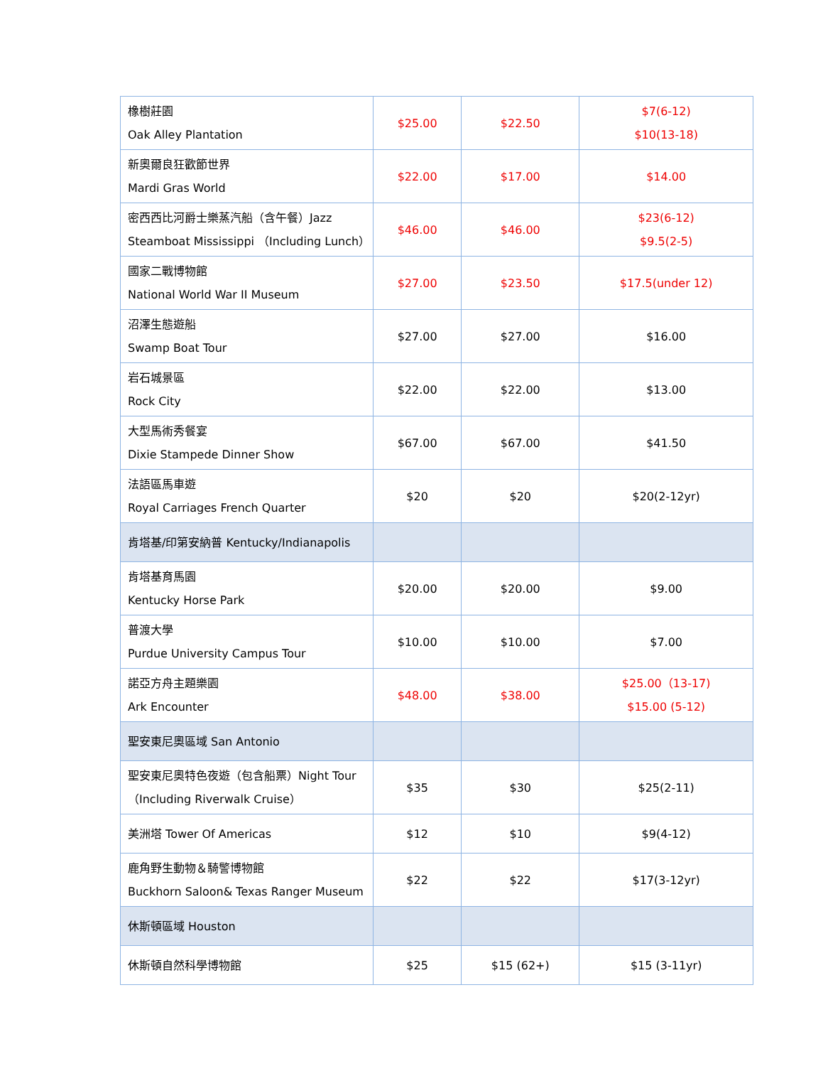| 橡樹莊園 Oak Alley Plantation | $25.00 | $22.50 | $7(6-12) $10(13-18) |
| 新奧爾良狂歡節世界 Mardi Gras World | $22.00 | $17.00 | $14.00 |
| 密西西比河爵士樂蒸汽船（含午餐）Jazz Steamboat Mississippi （Including Lunch） | $46.00 | $46.00 | $23(6-12) $9.5(2-5) |
| 國家二戰博物館 National World War II Museum | $27.00 | $23.50 | $17.5(under 12) |
| 沼澤生態遊船 Swamp Boat Tour | $27.00 | $27.00 | $16.00 |
| 岩石城景區 Rock City | $22.00 | $22.00 | $13.00 |
| 大型馬術秀餐宴 Dixie Stampede Dinner Show | $67.00 | $67.00 | $41.50 |
| 法語區馬車遊 Royal Carriages French Quarter | $20 | $20 | $20(2-12yr) |
| 肯塔基/印第安納普 Kentucky/Indianapolis | | | |
| 肯塔基育馬園 Kentucky Horse Park | $20.00 | $20.00 | $9.00 |
| 普渡大學 Purdue University Campus Tour | $10.00 | $10.00 | $7.00 |
| 諾亞方舟主題樂園 Ark Encounter | $48.00 | $38.00 | $25.00（13-17) $15.00 (5-12) |
| 聖安東尼奧區域 San Antonio | | | |
| 聖安東尼奧特色夜遊（包含船票）Night Tour（Including Riverwalk Cruise） | $35 | $30 | $25(2-11) |
| 美洲塔 Tower Of Americas | $12 | $10 | $9(4-12) |
| 鹿角野生動物＆騎警博物館 Buckhorn Saloon& Texas Ranger Museum | $22 | $22 | $17(3-12yr) |
| 休斯頓區域 Houston | | | |
| 休斯頓自然科學博物館 | $25 | $15 (62+) | $15 (3-11yr) |